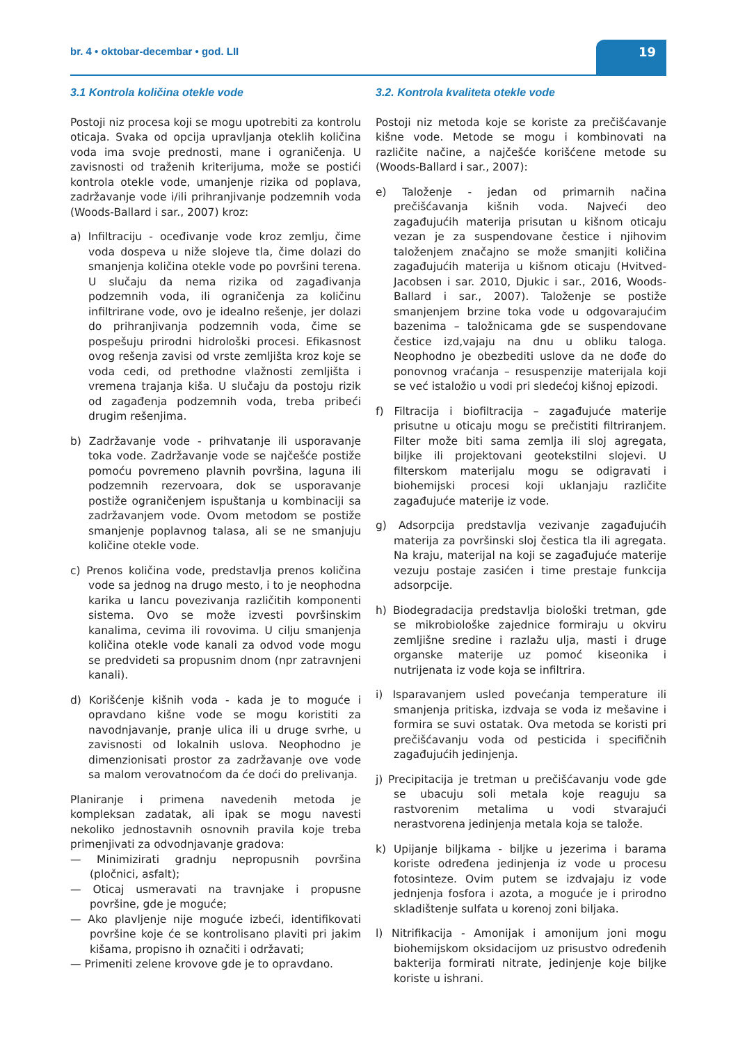br. 4 • oktobar-decembar • god. LII
19
3.1 Kontrola količina otekle vode
Postoji niz procesa koji se mogu upotrebiti za kontrolu oticaja. Svaka od opcija upravljanja oteklih količina voda ima svoje prednosti, mane i ograničenja. U zavisnosti od traženih kriterijuma, može se postići kontrola otekle vode, umanjenje rizika od poplava, zadržavanje vode i/ili prihranjivanje podzemnih voda (Woods-Ballard i sar., 2007) kroz:
a) Infiltraciju - oceđivanje vode kroz zemlju, čime voda dospeva u niže slojeve tla, čime dolazi do smanjenja količina otekle vode po površini terena. U slučaju da nema rizika od zagađivanja podzemnih voda, ili ograničenja za količinu infiltrirane vode, ovo je idealno rešenje, jer dolazi do prihranjivanja podzemnih voda, čime se pospešuju prirodni hidrološki procesi. Efikasnost ovog rešenja zavisi od vrste zemljišta kroz koje se voda cedi, od prethodne vlažnosti zemljišta i vremena trajanja kiša. U slučaju da postoju rizik od zagađenja podzemnih voda, treba pribeći drugim rešenjima.
b) Zadržavanje vode - prihvatanje ili usporavanje toka vode. Zadržavanje vode se najčešće postiže pomoću povremeno plavnih površina, laguna ili podzemnih rezervoara, dok se usporavanje postiže ograničenjem ispuštanja u kombinaciji sa zadržavanjem vode. Ovom metodom se postiže smanjenje poplavnog talasa, ali se ne smanjuju količine otekle vode.
c) Prenos količina vode, predstavlja prenos količina vode sa jednog na drugo mesto, i to je neophodna karika u lancu povezivanja različitih komponenti sistema. Ovo se može izvesti površinskim kanalima, cevima ili rovovima. U cilju smanjenja količina otekle vode kanali za odvod vode mogu se predvideti sa propusnim dnom (npr zatravnjeni kanali).
d) Korišćenje kišnih voda - kada je to moguće i opravdano kišne vode se mogu koristiti za navodnjavanje, pranje ulica ili u druge svrhe, u zavisnosti od lokalnih uslova. Neophodno je dimenzionisati prostor za zadržavanje ove vode sa malom verovatnoćom da će doći do prelivanja.
Planiranje i primena navedenih metoda je kompleksan zadatak, ali ipak se mogu navesti nekoliko jednostavnih osnovnih pravila koje treba primenjivati za odvodnjavanje gradova:
— Minimizirati gradnju nepropusnih površina (pločnici, asfalt);
— Oticaj usmeravati na travnjake i propusne površine, gde je moguće;
— Ako plavljenje nije moguće izbeći, identifikovati površine koje će se kontrolisano plaviti pri jakim kišama, propisno ih označiti i održavati;
— Primeniti zelene krovove gde je to opravdano.
3.2. Kontrola kvaliteta otekle vode
Postoji niz metoda koje se koriste za prečišćavanje kišne vode. Metode se mogu i kombinovati na različite načine, a najčešće korišćene metode su (Woods-Ballard i sar., 2007):
e) Taloženje - jedan od primarnih načina prečišćavanja kišnih voda. Najveći deo zagađujućih materija prisutan u kišnom oticaju vezan je za suspendovane čestice i njihovim taloženjem značajno se može smanjiti količina zagađujućih materija u kišnom oticaju (Hvitved-Jacobsen i sar. 2010, Djukic i sar., 2016, Woods-Ballard i sar., 2007). Taloženje se postiže smanjenjem brzine toka vode u odgovarajućim bazenima – taložnicama gde se suspendovane čestice izd,vajaju na dnu u obliku taloga. Neophodno je obezbediti uslove da ne dođe do ponovnog vraćanja – resuspenzije materijala koji se već istaložio u vodi pri sledećoj kišnoj epizodi.
f) Filtracija i biofiltracija – zagađujuće materije prisutne u oticaju mogu se prečistiti filtriranjem. Filter može biti sama zemlja ili sloj agregata, biljke ili projektovani geotekstilni slojevi. U filterskom materijalu mogu se odigravati i biohemijski procesi koji uklanjaju različite zagađujuće materije iz vode.
g) Adsorpcija predstavlja vezivanje zagađujućih materija za površinski sloj čestica tla ili agregata. Na kraju, materijal na koji se zagađujuće materije vezuju postaje zasićen i time prestaje funkcija adsorpcije.
h) Biodegradacija predstavlja biološki tretman, gde se mikrobiološke zajednice formiraju u okviru zemljišne sredine i razlažu ulja, masti i druge organske materije uz pomoć kiseonika i nutrijenata iz vode koja se infiltrira.
i) Isparavanjem usled povećanja temperature ili smanjenja pritiska, izdvaja se voda iz mešavine i formira se suvi ostatak. Ova metoda se koristi pri prečišćavanju voda od pesticida i specifičnih zagađujućih jedinjenja.
j) Precipitacija je tretman u prečišćavanju vode gde se ubacuju soli metala koje reaguju sa rastvorenim metalima u vodi stvarajući nerastvorena jedinjenja metala koja se talože.
k) Upijanje biljkama - biljke u jezerima i barama koriste određena jedinjenja iz vode u procesu fotosinteze. Ovim putem se izdvajaju iz vode jednjenja fosfora i azota, a moguće je i prirodno skladištenje sulfata u korenoj zoni biljaka.
l) Nitrifikacija - Amonijak i amonijum joni mogu biohemijskom oksidacijom uz prisustvo određenih bakterija formirati nitrate, jedinjenje koje biljke koriste u ishrani.